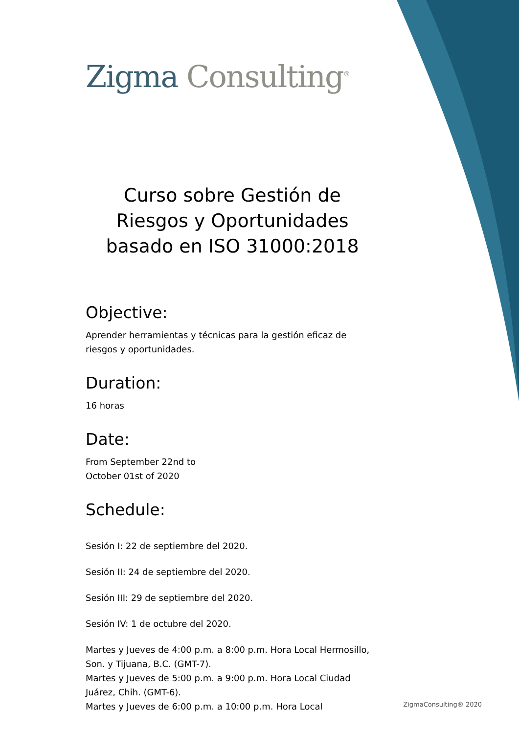Zigma Consulting<sup>®</sup>
Curso sobre Gestión de Riesgos y Oportunidades basado en ISO 31000:2018
Objective:
Aprender herramientas y técnicas para la gestión eficaz de riesgos y oportunidades.
Duration:
16 horas
Date:
From September 22nd to
October 01st of 2020
Schedule:
Sesión I: 22 de septiembre del 2020.
Sesión II: 24 de septiembre del 2020.
Sesión III: 29 de septiembre del 2020.
Sesión IV: 1 de octubre del 2020.
Martes y Jueves de 4:00 p.m. a 8:00 p.m. Hora Local Hermosillo, Son. y Tijuana, B.C. (GMT-7).
Martes y Jueves de 5:00 p.m. a 9:00 p.m. Hora Local Ciudad Juárez, Chih. (GMT-6).
Martes y Jueves de 6:00 p.m. a 10:00 p.m. Hora Local
ZigmaConsulting® 2020